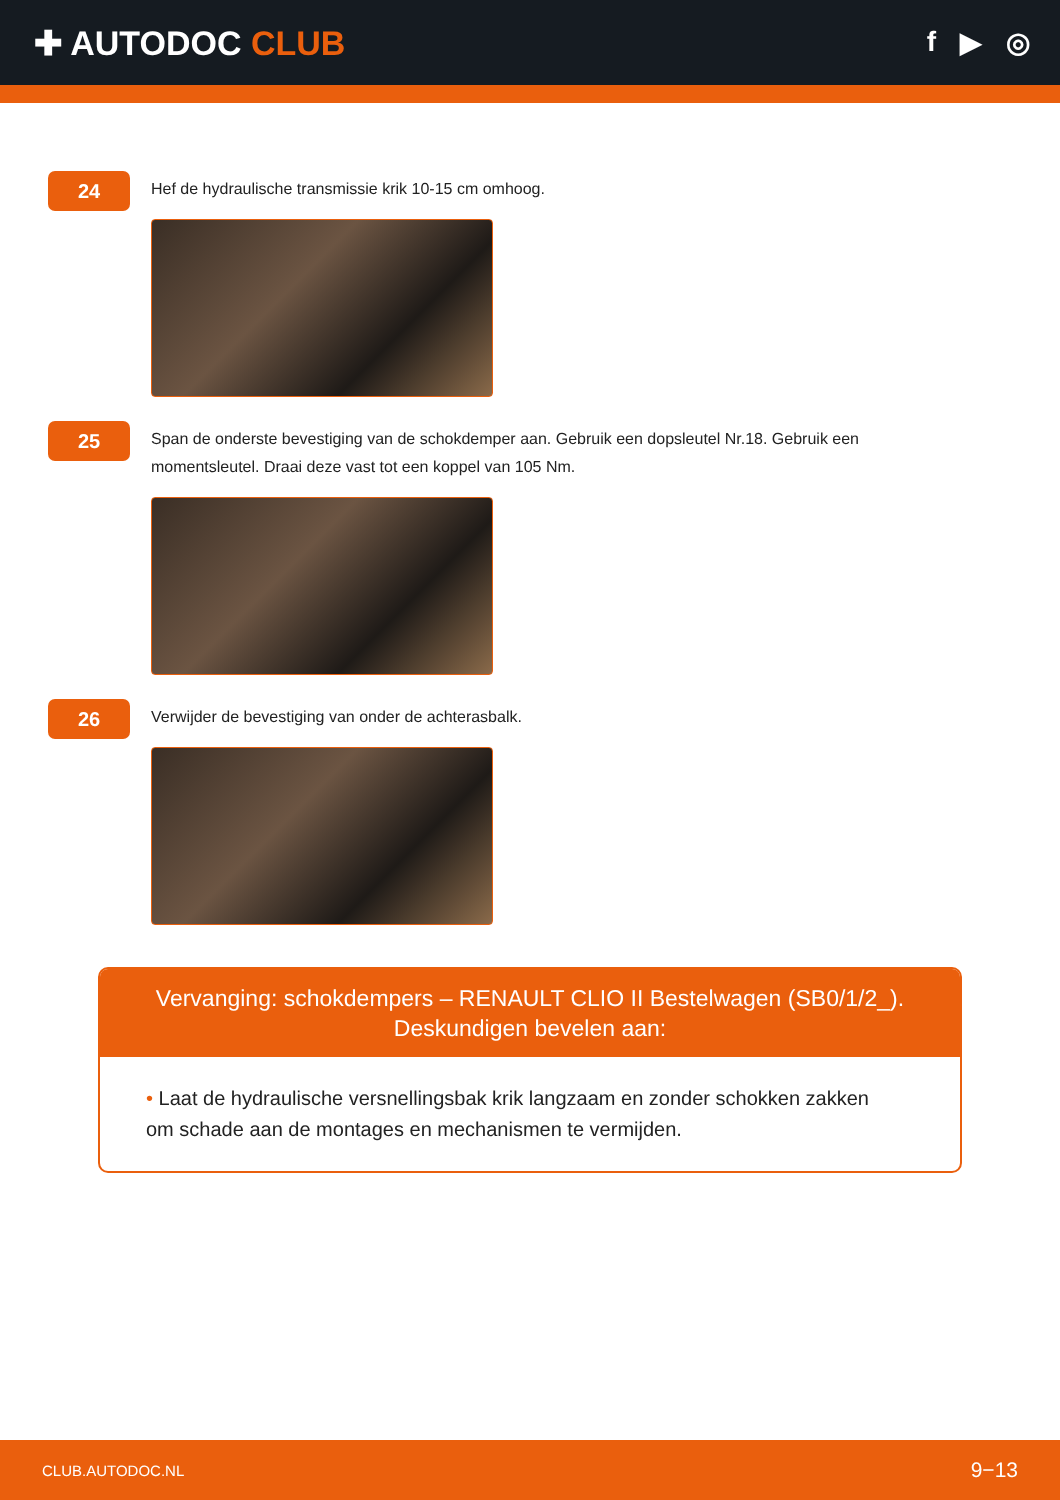✚ AUTODOC CLUB
f ▶ ◎
24
Hef de hydraulische transmissie krik 10-15 cm omhoog.
25
Span de onderste bevestiging van de schokdemper aan. Gebruik een dopsleutel Nr.18. Gebruik een momentsleutel. Draai deze vast tot een koppel van 105 Nm.
26
Verwijder de bevestiging van onder de achterasbalk.
Vervanging: schokdempers – RENAULT CLIO II Bestelwagen (SB0/1/2_).
Deskundigen bevelen aan:
• Laat de hydraulische versnellingsbak krik langzaam en zonder schokken zakken om schade aan de montages en mechanismen te vermijden.
CLUB.AUTODOC.NL 9−13